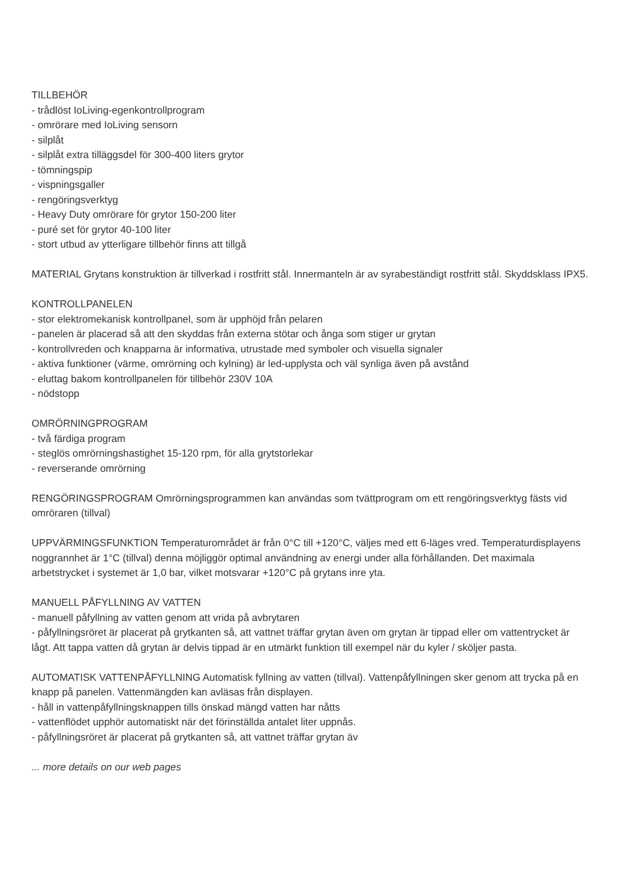TILLBEHÖR
- trådlöst IoLiving-egenkontrollprogram
- omrörare med IoLiving sensorn
- silplåt
- silplåt extra tilläggsdel för 300-400 liters grytor
- tömningspip
- vispningsgaller
- rengöringsverktyg
- Heavy Duty omrörare för grytor 150-200 liter
- puré set för grytor 40-100 liter
- stort utbud av ytterligare tillbehör finns att tillgå
MATERIAL Grytans konstruktion är tillverkad i rostfritt stål. Innermanteln är av syrabeständigt rostfritt stål. Skyddsklass IPX5.
KONTROLLPANELEN
- stor elektromekanisk kontrollpanel, som är upphöjd från pelaren
- panelen är placerad så att den skyddas från externa stötar och ånga som stiger ur grytan
- kontrollvreden och knapparna är informativa, utrustade med symboler och visuella signaler
- aktiva funktioner (värme, omrörning och kylning) är led-upplysta och väl synliga även på avstånd
- eluttag bakom kontrollpanelen för tillbehör 230V 10A
- nödstopp
OMRÖRNINGPROGRAM
- två färdiga program
- steglös omrörningshastighet 15-120 rpm, för alla grytstorlekar
- reverserande omrörning
RENGÖRINGSPROGRAM Omrörningsprogrammen kan användas som tvättprogram om ett rengöringsverktyg fästs vid omröraren (tillval)
UPPVÄRMINGSFUNKTION Temperaturområdet är från 0°C till +120°C, väljes med ett 6-läges vred. Temperaturdisplayens noggrannhet är 1°C (tillval) denna möjliggör optimal användning av energi under alla förhållanden. Det maximala arbetstrycket i systemet är 1,0 bar, vilket motsvarar +120°C på grytans inre yta.
MANUELL PÅFYLLNING AV VATTEN
- manuell påfyllning av vatten genom att vrida på avbrytaren
- påfyllningsröret är placerat på grytkanten så, att vattnet träffar grytan även om grytan är tippad eller om vattentrycket är lågt. Att tappa vatten då grytan är delvis tippad är en utmärkt funktion till exempel när du kyler / sköljer pasta.
AUTOMATISK VATTENPÅFYLLNING Automatisk fyllning av vatten (tillval). Vattenpåfyllningen sker genom att trycka på en knapp på panelen. Vattenmängden kan avläsas från displayen.
- håll in vattenpåfyllningsknappen tills önskad mängd vatten har nåtts
- vattenflödet upphör automatiskt när det förinställda antalet liter uppnås.
- påfyllningsröret är placerat på grytkanten så, att vattnet träffar grytan äv
... more details on our web pages